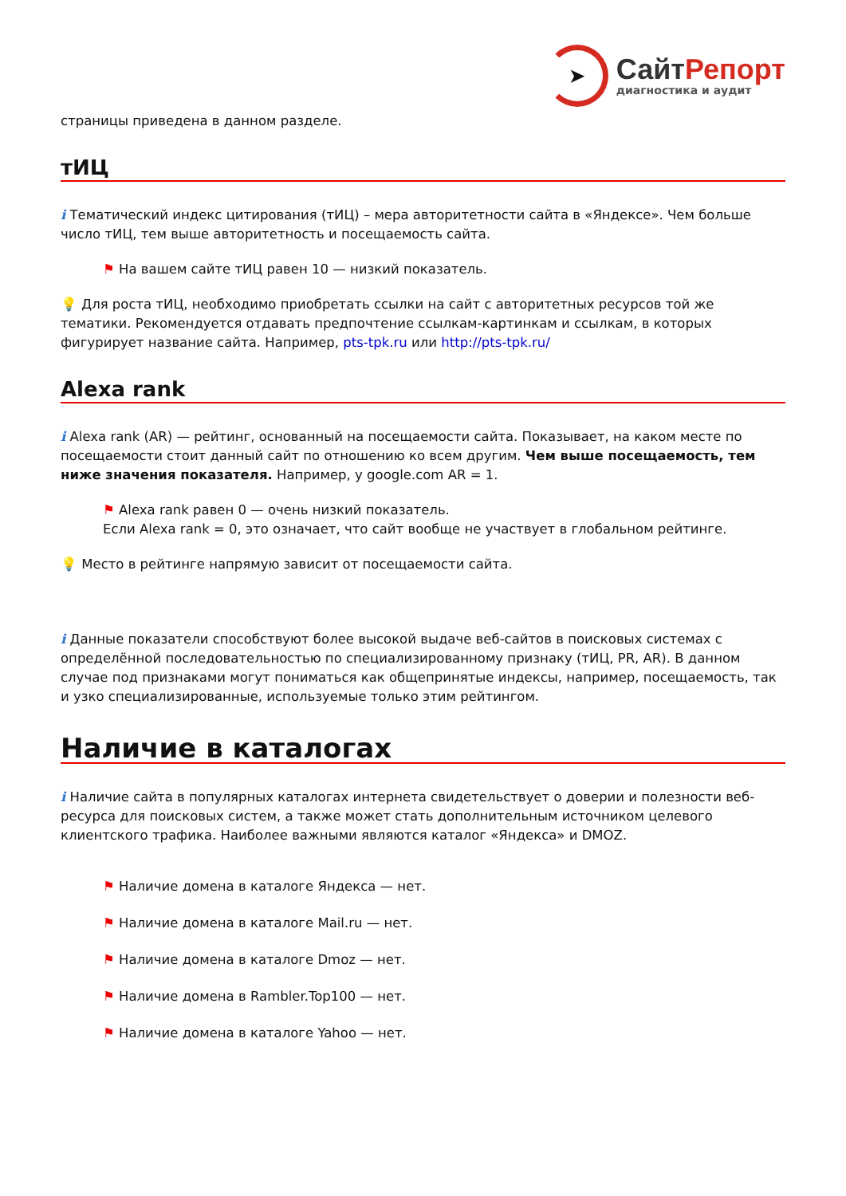➤
СайтРепорт
диагностика и аудит
страницы приведена в данном разделе.
тИЦ
i Тематический индекс цитирования (тИЦ) – мера авторитетности сайта в «Яндексе». Чем больше число тИЦ, тем выше авторитетность и посещаемость сайта.
⚑ На вашем сайте тИЦ равен 10 — низкий показатель.
💡 Для роста тИЦ, необходимо приобретать ссылки на сайт с авторитетных ресурсов той же тематики. Рекомендуется отдавать предпочтение ссылкам-картинкам и ссылкам, в которых фигурирует название сайта. Например, pts-tpk.ru или http://pts-tpk.ru/
Alexa rank
i Alexa rank (AR) — рейтинг, основанный на посещаемости сайта. Показывает, на каком месте по посещаемости стоит данный сайт по отношению ко всем другим. Чем выше посещаемость, тем ниже значения показателя. Например, у google.com AR = 1.
⚑ Alexa rank равен 0 — очень низкий показатель.
Если Alexa rank = 0, это означает, что сайт вообще не участвует в глобальном рейтинге.
💡 Место в рейтинге напрямую зависит от посещаемости сайта.
i Данные показатели способствуют более высокой выдаче веб-сайтов в поисковых системах с определённой последовательностью по специализированному признаку (тИЦ, PR, AR). В данном случае под признаками могут пониматься как общепринятые индексы, например, посещаемость, так и узко специализированные, используемые только этим рейтингом.
Наличие в каталогах
i Наличие сайта в популярных каталогах интернета свидетельствует о доверии и полезности веб-ресурса для поисковых систем, а также может стать дополнительным источником целевого клиентского трафика. Наиболее важными являются каталог «Яндекса» и DMOZ.
⚑ Наличие домена в каталоге Яндекса — нет.
⚑ Наличие домена в каталоге Mail.ru — нет.
⚑ Наличие домена в каталоге Dmoz — нет.
⚑ Наличие домена в Rambler.Top100 — нет.
⚑ Наличие домена в каталоге Yahoo — нет.